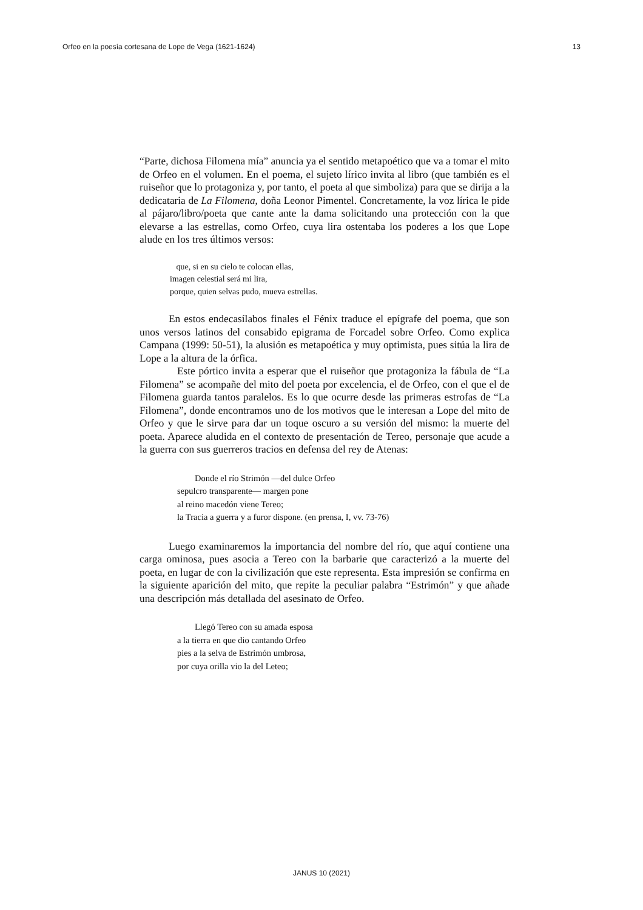Orfeo en la poesía cortesana de Lope de Vega (1621-1624) 13
“Parte, dichosa Filomena mía” anuncia ya el sentido metapoético que va a tomar el mito de Orfeo en el volumen. En el poema, el sujeto lírico invita al libro (que también es el ruiseñor que lo protagoniza y, por tanto, el poeta al que simboliza) para que se dirija a la dedicataria de La Filomena, doña Leonor Pimentel. Concretamente, la voz lírica le pide al pájaro/libro/poeta que cante ante la dama solicitando una protección con la que elevarse a las estrellas, como Orfeo, cuya lira ostentaba los poderes a los que Lope alude en los tres últimos versos:
que, si en su cielo te colocan ellas,
imagen celestial será mi lira,
porque, quien selvas pudo, mueva estrellas.
En estos endecasílabos finales el Fénix traduce el epígrafe del poema, que son unos versos latinos del consabido epigrama de Forcadel sobre Orfeo. Como explica Campana (1999: 50-51), la alusión es metapoética y muy optimista, pues sitúa la lira de Lope a la altura de la órfica.
Este pórtico invita a esperar que el ruiseñor que protagoniza la fábula de “La Filomena” se acompañe del mito del poeta por excelencia, el de Orfeo, con el que el de Filomena guarda tantos paralelos. Es lo que ocurre desde las primeras estrofas de “La Filomena”, donde encontramos uno de los motivos que le interesan a Lope del mito de Orfeo y que le sirve para dar un toque oscuro a su versión del mismo: la muerte del poeta. Aparece aludida en el contexto de presentación de Tereo, personaje que acude a la guerra con sus guerreros tracios en defensa del rey de Atenas:
Donde el río Strimón —del dulce Orfeo
sepulcro transparente— margen pone
al reino macedón viene Tereo;
la Tracia a guerra y a furor dispone. (en prensa, I, vv. 73-76)
Luego examinaremos la importancia del nombre del río, que aquí contiene una carga ominosa, pues asocia a Tereo con la barbarie que caracterizó a la muerte del poeta, en lugar de con la civilización que este representa. Esta impresión se confirma en la siguiente aparición del mito, que repite la peculiar palabra “Estrimón” y que añade una descripción más detallada del asesinato de Orfeo.
Llegó Tereo con su amada esposa
a la tierra en que dio cantando Orfeo
pies a la selva de Estrimón umbrosa,
por cuya orilla vio la del Leteo;
JANUS 10 (2021)